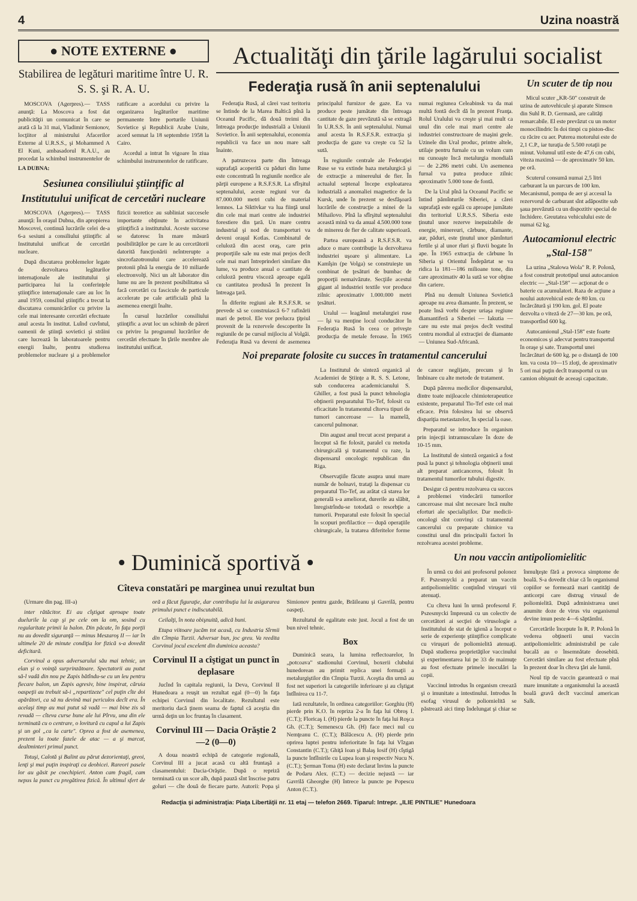4 Uzina noastră
● NOTE EXTERNE ●
Stabilirea de legături maritime între U. R. S. S. şi R. A. U.
MOSCOVA (Agerpres).— TASS anunţă: La Moscova a fost dat publicităţii un comunicat în care se arată că la 31 mai, Vladimir Semionov, locţiitor al ministrului Afacerilor Externe al U.R.S.S., şi Mohammed A El Kuni, ambasadorul R.A.U., au procedat la schimbul instrumentelor de ratificare a acordului cu privire la organizarea legăturilor maritime permanente între porturile Uniunii Sovietice şi Republicii Arabe Unite, acord semnat la 18 septembrie 1958 la Cairo.
Acordul a intrat în vigoare în ziua schimbului instrumentelor de ratificare.
LA DUBNA:
Sesiunea consiliului ştiinţific al Institutului unificat de cercetări nucleare
MOSCOVA (Agerpres).— TASS anunţă: În oraşul Dubna, din apropierea Moscovei, continuă lucrările celei de-a 6-a sesiuni a consiliului ştiinţific al Institutului unificat de cercetări nucleare.
După discutarea problemelor legate de dezvoltarea legăturilor internaţionale ale institutului şi participarea lui la conferinţele ştiinţifice internaţionale care au loc în anul 1959, consiliul ştiinţific a trecut la discutarea comunicărilor cu privire la cele mai interesante cercetări efectuate anul acesta în institut. Luînd cuvîntul, oamenii de ştiinţă sovietici şi străini care lucrează în laboratoarele pentru energii înalte, pentru studierea problemelor nucleare şi a problemelor fizicii teoretice au subliniat succesele importante obţinute în activitatea ştiinţifică a institutului. Aceste succese se datoresc în mare măsură posibilităţilor pe care le au cercetătorii datorită funcţionării neîntrerupte a sincrofazotronului care accelerează protonii pînă la energia de 10 miliarde electronvolţi. Nici un alt laborator din lume nu are în prezent posibilitatea să facă cercetări cu fascicule de particule accelerate pe cale artificială pînă la asemenea energii înalte.
În cursul lucrărilor consiliului ştiinţific a avut loc un schimb de păreri cu privire la programul lucrărilor de cercetări efectuate în ţările membre ale institutului unificat.
Actualităţi din ţările lagărului socialist
Federaţia rusă în anii septenalului
Federaţia Rusă, al cărei vast teritoriu se întinde de la Marea Baltică pînă la Oceanul Pacific, dă două treimi din întreaga producţie industrială a Uniunii Sovietice. În anii septenalului, economia republicii va face un nou mare salt înainte.
A patruzecea parte din întreaga suprafaţă acoperită cu păduri din lume este concentrată în regiunile nordice ale părţii europene a R.S.F.S.R. La sfîrşitul septenalului, aceste regiuni vor da 87.000.000 metri cubi de material lemnos. La Siktivkar va lua fiinţă unul din cele mai mari centre ale industriei forestiere din ţară. Un mare centru industrial şi nod de transporturi va deveni oraşul Kotlas. Combinatul de celuloză din acest oraş, care prin proporţiile sale nu este mai prejos decît cele mai mari întreprinderi similare din lume, va produce anual o cantitate de celuloză pentru viscoză aproape egală cu cantitatea produsă în prezent în întreaga ţară.
În diferite regiuni ale R.S.F.S.R. se prevede să se construiască 6-7 rafinării mari de petrol. Ele vor prelucra ţiţeiul provenit de la rezervele descoperite în regiunile de pe cursul mijlociu al Volgăi. Federaţia Rusă va deveni de asemenea principalul furnizor de gaze. Ea va produce peste jumătate din întreaga cantitate de gaze prevăzută să se extragă în U.R.S.S. în anii septenalului. Numai anul acesta în R.S.F.S.R. extracţia şi producţia de gaze va creşte cu 52 la sută.
În regiunile centrale ale Federaţiei Ruse se va extinde baza metalurgică şi de extracţie a minereului de fier. În actualul septenal începe exploatarea industrială a anomaliei magnetice de la Kursk, unde în prezent se desfăşoară lucrările de construcţie a minei de la Mihailovo. Pînă la sfîrşitul septenalului această mină va da anual 4.500.000 tone de minereu de fier de calitate superioară.
Partea europeană a R.S.F.S.R. va aduce o mare contribuţie la dezvoltarea industriei uşoare şi alimentare. La Kamîşin (pe Volga) se construieşte un combinat de ţesături de bumbac de proporţii nemaivăzute. Secţiile acestui gigant al industriei textile vor produce zilnic aproximativ 1.000.000 metri ţesături.
Uralul — leagănul metalurgiei ruse — îşi va menţine locul conducător în Federaţia Rusă în ceea ce priveşte producţia de metale feroase. În 1965 numai regiunea Celeabinsk va da mai multă fontă decît dă în prezent Franţa. Rolul Uralului va creşte şi mai mult ca unul din cele mai mari centre ale industriei constructoare de maşini grele. Uzinele din Ural produc, printre altele, utilaje pentru furnale cu un volum cum nu cunoaşte încă metalurgia mondială — de 2.286 metri cubi. Un asemenea furnal va putea produce zilnic aproximativ 5.000 tone de fontă.
De la Ural pînă la Oceanul Pacific se întind pămînturile Siberiei, a cărei suprafaţă este egală cu aproape jumătate din teritoriul U.R.S.S. Siberia este ţinutul unor rezerve inepuizabile de energie, minereuri, cărbune, diamante, aur, păduri, este ţinutul unor pămînturi fertile şi al unor rîuri şi fluvii bogate în ape. În 1965 extracţia de cărbune în Siberia şi Orientul Îndepărtat se va ridica la 181—186 milioane tone, din care aproximativ 40 la sută se vor obţine din cariere.
Pînă nu demult Uniunea Sovietică aproape nu avea diamante. În prezent, se poate însă vorbi despre uriaşa regiune diamantiferă a Siberiei — Iakutia — care nu este mai prejos decît vestitul centru mondial al extracţiei de diamante — Uniunea Sud-Africană.
Noi preparate folosite cu succes în tratamentul cancerului
La Institutul de sinteză organică al Academiei de Ştiinţe a R. S. S. Letone, sub conducerea academicianului S. Ghiller, a fost pusă la punct tehnologia obţinerii preparatului Tio-Tef, folosit cu eficacitate în tratamentul cîtorva tipuri de tumori canceroase — la mamelă, cancerul pulmonar.
Din august anul trecut acest preparat a început să fie folosit, paralel cu metoda chirurgicală şi tratamentul cu raze, la dispensarul oncologic republican din Riga.
Observaţiile făcute asupra unui mare număr de bolnavi, trataţi la dispensar cu preparatul Tio-Tef, au arătat că starea lor generală s-a ameliorat, durerile au slăbit, înregistrîndu-se totodată o resorbţie a tumorii. Preparatul este folosit în special în scopuri profilactice — după operaţiile chirurgicale, la tratarea diferitelor forme de cancer neglijate, precum şi în îmbinare cu alte metode de tratament.
După părerea medicilor dispensarului, dintre toate mijloacele chimioterapeutice existente, preparatul Tio-Tef este cel mai eficace. Prin folosirea lui se observă dispariţia metastazelor, în special la oase.
Preparatul se introduce în organism prin injecţii intramusculare în doze de 10-15 mm.
La Institutul de sinteză organică a fost pusă la punct şi tehnologia obţinerii unui alt preparat anticanceros, folosit în tratamentul tumorilor tubului digestiv.
Desigur că pentru rezolvarea cu succes a problemei vindecării tumorilor canceroase mai sînt necesare încă multe eforturi ale specialiştilor. Dar medicii-oncologi sînt convinşi că tratamentul cancerului cu preparate chimice va constitui unul din principalii factori în rezolvarea acestei probleme.
Un scuter de tip nou
Micul scuter „KR-50" construit de uzina de autovehicule şi aparate Simson din Suhl R. D. Germană, are calităţi remarcabile. El este prevăzut cu un motor monocilindric în doi timpi cu piston-disc cu răcire cu aer. Puterea motorului este de 2,1 C.P., iar turaţia de 5.500 rotaţii pe minut. Volumul util este de 47,6 cm cubi, viteza maximă — de aproximativ 50 km. pe oră.
Scuterul consumă numai 2,5 litri carburant la un parcurs de 100 km. Mecanismul, pompa de aer şi accesul la rezervorul de carburant sînt adăpostite sub şaua prevăzută cu un dispozitiv special de închidere. Greutatea vehiculului este de numai 62 kg.
Autocamionul electric „Stal-158"
La uzina „Stalowa Wola" R. P. Polonă, a fost construit prototipul unui autocamion electric — „Stal-158" — acţionat de o baterie cu acumulatori. Raza de acţiune a noului autovehicul este de 80 km. cu încărcătură şi 190 km. gol. El poate dezvolta o viteză de 27—30 km. pe oră, transportînd 600 kg.
Autocamionul „Stal-158" este foarte economicos şi adecvat pentru transportul în oraşe şi sate. Transportul unei încărcături de 600 kg. pe o distanţă de 100 km. va costa 10—15 zloţi, de aproximativ 5 ori mai puţin decît transportul cu un camion obişnuit de aceeaşi capacitate.
• Duminică sportivă •
Cîteva constatări pe marginea unui rezultat bun
(Urmare din pag. III-a)
inter rătăcitor. Ei au cîştigat aproape toate duelurile la cap şi pe cele om la om, sosind cu regularitate primii la balon. Din păcate, în faţa porţii nu au dovedit siguranţă — minus Meszaroş II — iar în ultimele 20 de minute condiţia lor fizică s-a dovedit deficitară.
Corvinul a opus adversarului său mai tehnic, un elan şi o voinţă surprinzătoare. Spectatorii au putut să-l vadă din nou pe Zapis bătîndu-se cu un leu pentru fiecare balon, un Zapis agresiv, bine inspirat, căruia oaspeţii au trebuit să-i „repartizeze" cel puţin cîte doi apărători, ca să nu devină mai periculos decît era. În acelaşi timp au mai putut să vadă — mai bine zis să revadă — cîteva curse bune ale lui Pîrvu, una din ele terminată cu o centrare, o lovitură cu capul a lui Zapis şi un gol „ca la carte". Oprea a fost de asemenea, prezent la toate fazele de atac — a şi marcat, dealtminteri primul punct.
Totuşi, Calotă şi Balint au părut dezorientaţi, greoi, lenţi şi mai puţin inspiraţi ca deobicei. Rareori pasele lor au găsit pe coechipieri. Anton cam fragil, cam nepus la punct cu pregătirea fizică. În ultimul sfert de oră a făcut figuraţie, dar contribuţia lui la asigurarea primului punct e indiscutabilă.
Ceilalţi, în nota obişnuită, adică buni.
Etapa viitoare jucăm tot acasă, cu Industria Sîrmii din Cîmpia Turzii. Adversar bun, joc greu. Va reedita Corvinul jocul excelent din duminica aceasta?
Corvinul II a cîştigat un punct în deplasare
Jucînd în capitala regiunii, la Deva, Corvinul II Hunedoara a reuşit un rezultat egal (0—0) în faţa echipei Corvinul din localitate. Rezultatul este meritoriu dacă ţinem seama de faptul că aceştia din urmă deţin un loc fruntaş în clasament.
Corvinul III — Dacia Orăştie 2—2 (0—0)
A doua noastră echipă de categorie regională, Corvinul III a jucat acasă cu altă fruntaşă a clasamentului: Dacia-Orăştie. După o repriză terminată cu un scor alb, după pauză sînt înscrise patru goluri — cîte două de fiecare parte. Autorii: Popa şi Simionov pentru gazde, Brăileanu şi Gavrilă, pentru oaspeţi.
Rezultatul de egalitate este just. Jocul a fost de un bun nivel tehnic.
Box
Duminică seara, la lumina reflectoarelor, în „potcoava" stadionului Corvinul, boxerii clubului hunedorean au primit replica unei formaţii a metalurgiştilor din Cîmpia Turzii. Aceştia din urmă au fost net superiori la categoriile inferioare şi au cîştigat întîlnirea cu 11-7.
Iată rezultatele, în ordinea categoriilor: Gorghiu (H) pierde prin K.O. în repriza 2-a în faţa lui Obroş I. (C.T.); Floricaş I. (H) pierde la puncte în faţa lui Roşca Gh. (C.T.); Semenescu Gh. (H) face meci nul cu Nemţeanu C. (C.T.); Bălăcescu A. (H) pierde prin oprirea luptei pentru inferioritate în faţa lui Vîzgan Constantin (C.T.); Ghiţă Ioan şi Balaş Iosif (H) cîştigă la puncte întîlnirile cu Lupea Ioan şi respectiv Nucu N. (C.T.); Şerman Toma (H) este declarat învins la puncte de Podaru Alex. (C.T.) — decizie nejustă — iar Gavrilă Gheorghe (H) întrece la puncte pe Popescu Anton (C.T.).
Un nou vaccin antipoliomielitic
În urmă cu doi ani profesorul polonez F. Pszesmycki a preparat un vaccin antipoliomielitic conţinînd viruşuri vii atenuaţi.
Cu cîteva luni în urmă profesorul F. Pszesmycki împreună cu un colectiv de cercetători ai secţiei de virusologie a Institutului de stat de igienă a început o serie de experienţe ştiinţifice complicate cu viruşuri de poliomielită atenuaţi. După studierea proprietăţilor vaccinului şi experimentarea lui pe 33 de maimuţe au fost efectuate primele inoculări la copii.
Vaccinul introdus în organism creează şi o imunitate a intestinului. Introdus în esofag virusul de poliomielită se păstrează aici timp îndelungat şi chiar se înmulţeşte fără a provoca simptome de boală. S-a dovedit chiar că în organismul copiilor se formează mari cantităţi de anticorpi care distrug virusul de poliomielită. După administrarea unei anumite doze de virus viu organismul devine imun peste 4—6 săptămîni.
Cercetările începute în R. P. Polonă în vederea obţinerii unui vaccin antipoliomielitic administrabil pe cale bucală au o însemnătate deosebită. Cercetări similare au fost efectuate pînă în prezent doar în cîteva ţări ale lumii.
Noul tip de vaccin garantează o mai mare imunitate a organismului la această boală gravă decît vaccinul american Salk.
Redacţia şi administraţia: Piaţa Libertăţii nr. 11 etaj — telefon 2669. Tiparul: Intrepr. „ILIE PINTILIE" Hunedoara